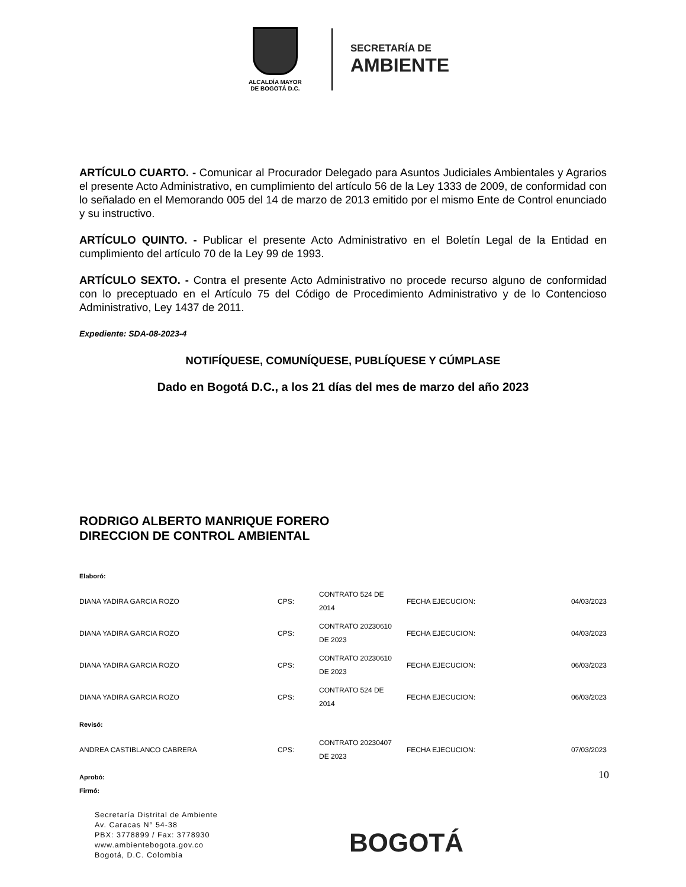ALCALDÍA MAYOR
DE BOGOTÁ D.C.
SECRETARÍA DE
AMBIENTE
ARTÍCULO CUARTO. - Comunicar al Procurador Delegado para Asuntos Judiciales Ambientales y Agrarios el presente Acto Administrativo, en cumplimiento del artículo 56 de la Ley 1333 de 2009, de conformidad con lo señalado en el Memorando 005 del 14 de marzo de 2013 emitido por el mismo Ente de Control enunciado y su instructivo.
ARTÍCULO QUINTO. - Publicar el presente Acto Administrativo en el Boletín Legal de la Entidad en cumplimiento del artículo 70 de la Ley 99 de 1993.
ARTÍCULO SEXTO. - Contra el presente Acto Administrativo no procede recurso alguno de conformidad con lo preceptuado en el Artículo 75 del Código de Procedimiento Administrativo y de lo Contencioso Administrativo, Ley 1437 de 2011.
Expediente: SDA-08-2023-4
NOTIFÍQUESE, COMUNÍQUESE, PUBLÍQUESE Y CÚMPLASE
Dado en Bogotá D.C., a los 21 días del mes de marzo del año 2023
RODRIGO ALBERTO MANRIQUE FORERO
DIRECCION DE CONTROL AMBIENTAL
Elaboró:
| DIANA YADIRA GARCIA ROZO | CPS: | CONTRATO 524 DE 2014 | FECHA EJECUCION: | 04/03/2023 |
| DIANA YADIRA GARCIA ROZO | CPS: | CONTRATO 20230610 DE 2023 | FECHA EJECUCION: | 04/03/2023 |
| DIANA YADIRA GARCIA ROZO | CPS: | CONTRATO 20230610 DE 2023 | FECHA EJECUCION: | 06/03/2023 |
| DIANA YADIRA GARCIA ROZO | CPS: | CONTRATO 524 DE 2014 | FECHA EJECUCION: | 06/03/2023 |
Revisó:
| ANDREA CASTIBLANCO CABRERA | CPS: | CONTRATO 20230407 DE 2023 | FECHA EJECUCION: | 07/03/2023 |
Aprobó:
Firmó:
10
Secretaría Distrital de Ambiente
Av. Caracas N° 54-38
PBX: 3778899 / Fax: 3778930
www.ambientebogota.gov.co
Bogotá, D.C. Colombia
BOGOTÁ